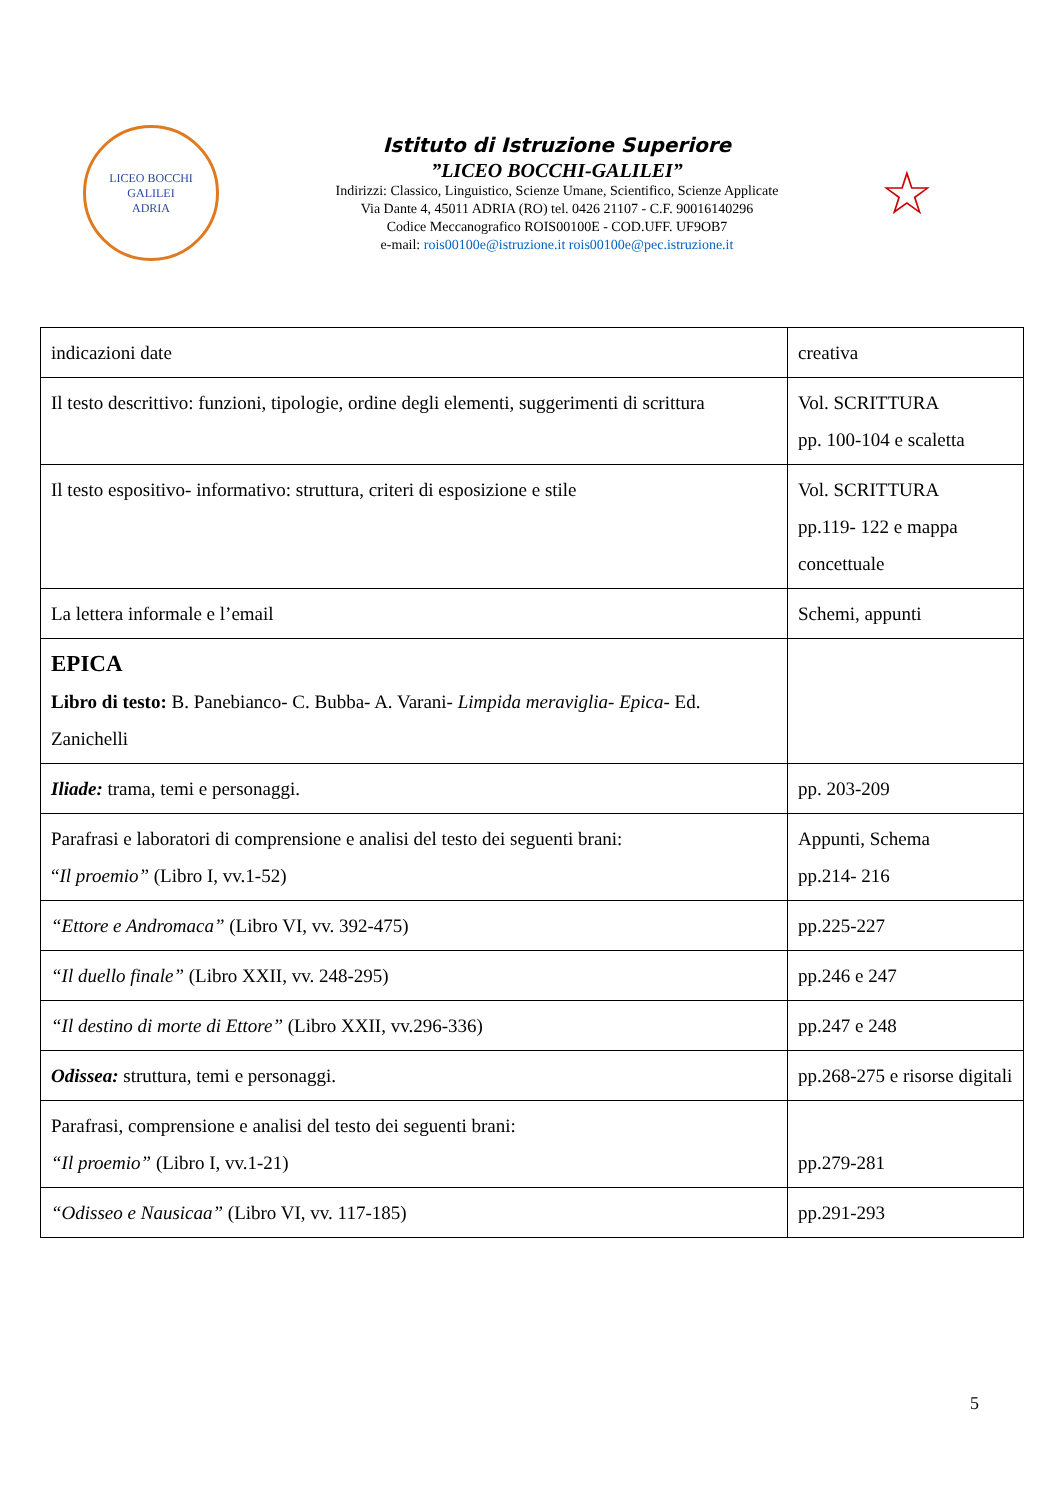LICEO BOCCHI GALILEI
ADRIA
Istituto di Istruzione Superiore
”LICEO BOCCHI-GALILEI”
Indirizzi: Classico, Linguistico, Scienze Umane, Scientifico, Scienze Applicate
Via Dante 4, 45011 ADRIA (RO) tel. 0426 21107 - C.F. 90016140296
Codice Meccanografico ROIS00100E - COD.UFF. UF9OB7
e-mail: rois00100e@istruzione.it rois00100e@pec.istruzione.it
☆
| indicazioni date | creativa |
| Il testo descrittivo: funzioni, tipologie, ordine degli elementi, suggerimenti di scrittura | Vol. SCRITTURA pp. 100-104 e scaletta |
| Il testo espositivo- informativo: struttura, criteri di esposizione e stile | Vol. SCRITTURA pp.119- 122 e mappa concettuale |
| La lettera informale e l’email | Schemi, appunti |
| EPICA Libro di testo: B. Panebianco- C. Bubba- A. Varani- Limpida meraviglia- Epica- Ed. Zanichelli | |
| Iliade: trama, temi e personaggi. | pp. 203-209 |
| Parafrasi e laboratori di comprensione e analisi del testo dei seguenti brani: “ Il proemio” (Libro I, vv.1-52) | Appunti, Schema pp.214- 216 |
| “Ettore e Andromaca” (Libro VI, vv. 392-475) | pp.225-227 |
| “Il duello finale” (Libro XXII, vv. 248-295) | pp.246 e 247 |
| “Il destino di morte di Ettore” (Libro XXII, vv.296-336) | pp.247 e 248 |
| Odissea: struttura, temi e personaggi. | pp.268-275 e risorse digitali |
| Parafrasi, comprensione e analisi del testo dei seguenti brani: “Il proemio” (Libro I, vv.1-21) | pp.279-281 |
| “Odisseo e Nausicaa” (Libro VI, vv. 117-185) | pp.291-293 |
5